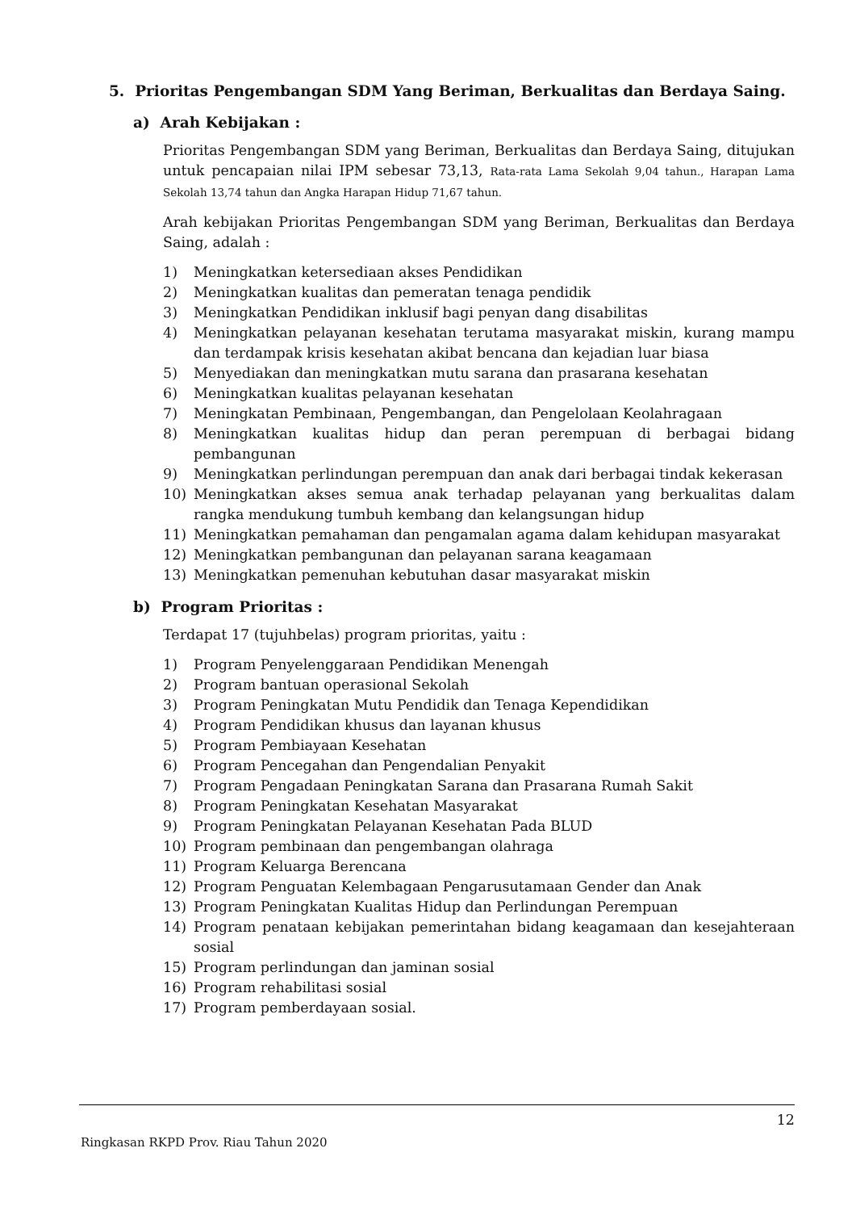5. Prioritas Pengembangan SDM Yang Beriman, Berkualitas dan Berdaya Saing.
a) Arah Kebijakan :
Prioritas Pengembangan SDM yang Beriman, Berkualitas dan Berdaya Saing, ditujukan untuk pencapaian nilai IPM sebesar 73,13, Rata-rata Lama Sekolah 9,04 tahun., Harapan Lama Sekolah 13,74 tahun dan Angka Harapan Hidup 71,67 tahun.
Arah kebijakan Prioritas Pengembangan SDM yang Beriman, Berkualitas dan Berdaya Saing, adalah :
1) Meningkatkan ketersediaan akses Pendidikan
2) Meningkatkan kualitas dan pemeratan tenaga pendidik
3) Meningkatkan Pendidikan inklusif bagi penyan dang disabilitas
4) Meningkatkan pelayanan kesehatan terutama masyarakat miskin, kurang mampu dan terdampak krisis kesehatan akibat bencana dan kejadian luar biasa
5) Menyediakan dan meningkatkan mutu sarana dan prasarana kesehatan
6) Meningkatkan kualitas pelayanan kesehatan
7) Meningkatan Pembinaan, Pengembangan, dan Pengelolaan Keolahragaan
8) Meningkatkan kualitas hidup dan peran perempuan di berbagai bidang pembangunan
9) Meningkatkan perlindungan perempuan dan anak dari berbagai tindak kekerasan
10) Meningkatkan akses semua anak terhadap pelayanan yang berkualitas dalam rangka mendukung tumbuh kembang dan kelangsungan hidup
11) Meningkatkan pemahaman dan pengamalan agama dalam kehidupan masyarakat
12) Meningkatkan pembangunan dan pelayanan sarana keagamaan
13) Meningkatkan pemenuhan kebutuhan dasar masyarakat miskin
b) Program Prioritas :
Terdapat 17 (tujuhbelas) program prioritas, yaitu :
1) Program Penyelenggaraan Pendidikan Menengah
2) Program bantuan operasional Sekolah
3) Program Peningkatan Mutu Pendidik dan Tenaga Kependidikan
4) Program Pendidikan khusus dan layanan khusus
5) Program Pembiayaan Kesehatan
6) Program Pencegahan dan Pengendalian Penyakit
7) Program Pengadaan Peningkatan Sarana dan Prasarana Rumah Sakit
8) Program Peningkatan Kesehatan Masyarakat
9) Program Peningkatan Pelayanan Kesehatan Pada BLUD
10) Program pembinaan dan pengembangan olahraga
11) Program Keluarga Berencana
12) Program Penguatan Kelembagaan Pengarusutamaan Gender dan Anak
13) Program Peningkatan Kualitas Hidup dan Perlindungan Perempuan
14) Program penataan kebijakan pemerintahan bidang keagamaan dan kesejahteraan sosial
15) Program perlindungan dan jaminan sosial
16) Program rehabilitasi sosial
17) Program pemberdayaan sosial.
12
Ringkasan RKPD Prov. Riau Tahun 2020